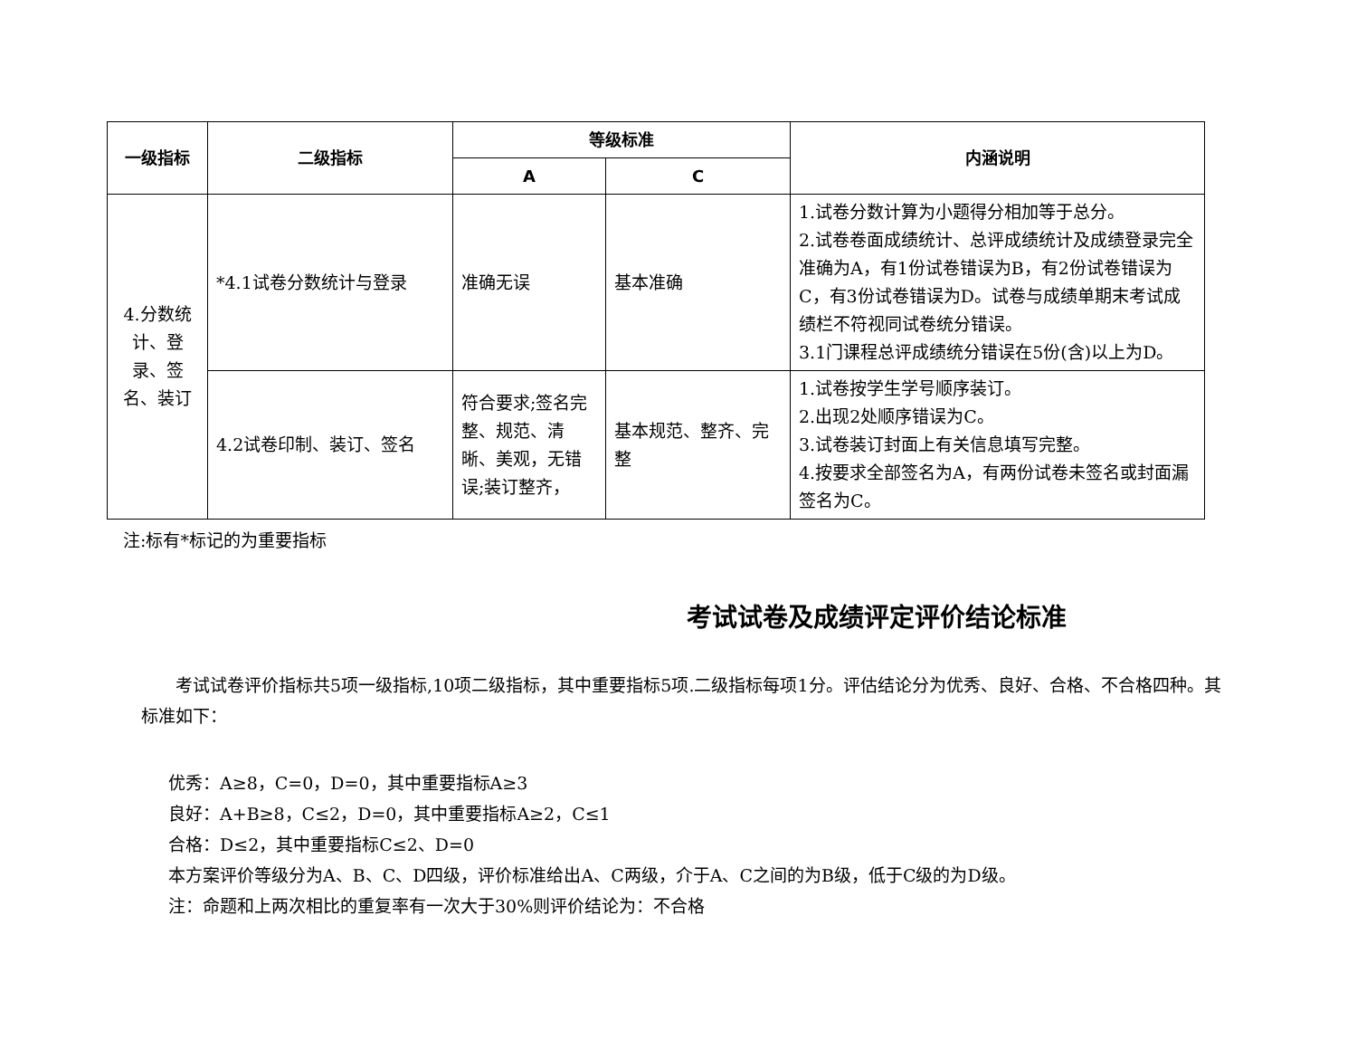| 一级指标 | 二级指标 | 等级标准 | | 内涵说明 |
| --- | --- | --- | --- | --- |
| | | A | C | |
| 4.分数统计、登录、签名、装订 | *4.1试卷分数统计与登录 | 准确无误 | 基本准确 | 1.试卷分数计算为小题得分相加等于总分。 2.试卷卷面成绩统计、总评成绩统计及成绩登录完全准确为A，有1份试卷错误为B，有2份试卷错误为C，有3份试卷错误为D。试卷与成绩单期末考试成绩栏不符视同试卷统分错误。 3.1门课程总评成绩统分错误在5份(含)以上为D。 |
| | 4.2试卷印制、装订、签名 | 符合要求;签名完整、规范、清晰、美观，无错误;装订整齐， | 基本规范、整齐、完整 | 1.试卷按学生学号顺序装订。 2.出现2处顺序错误为C。 3.试卷装订封面上有关信息填写完整。 4.按要求全部签名为A，有两份试卷未签名或封面漏签名为C。 |
注:标有*标记的为重要指标
考试试卷及成绩评定评价结论标准
考试试卷评价指标共5项一级指标,10项二级指标，其中重要指标5项.二级指标每项1分。评估结论分为优秀、良好、合格、不合格四种。其标准如下：
优秀：A≥8，C=0，D=0，其中重要指标A≥3
良好：A+B≥8，C≤2，D=0，其中重要指标A≥2，C≤1
合格：D≤2，其中重要指标C≤2、D=0
本方案评价等级分为A、B、C、D四级，评价标准给出A、C两级，介于A、C之间的为B级，低于C级的为D级。
注：命题和上两次相比的重复率有一次大于30%则评价结论为：不合格